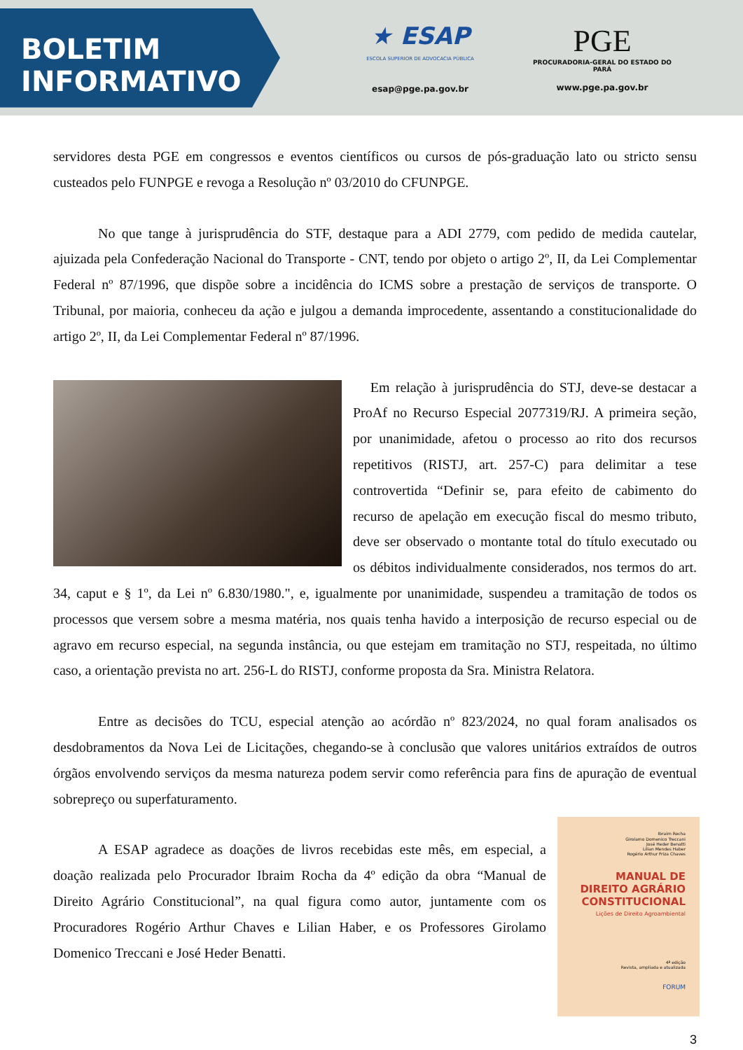BOLETIM
INFORMATIVO
★ ESAP
ESCOLA SUPERIOR DE ADVOCACIA PÚBLICA
esap@pge.pa.gov.br
PGE
PROCURADORIA-GERAL DO ESTADO DO PARÁ
www.pge.pa.gov.br
servidores desta PGE em congressos e eventos científicos ou cursos de pós-graduação lato ou stricto sensu custeados pelo FUNPGE e revoga a Resolução nº 03/2010 do CFUNPGE.
No que tange à jurisprudência do STF, destaque para a ADI 2779, com pedido de medida cautelar, ajuizada pela Confederação Nacional do Transporte - CNT, tendo por objeto o artigo 2º, II, da Lei Complementar Federal nº 87/1996, que dispõe sobre a incidência do ICMS sobre a prestação de serviços de transporte. O Tribunal, por maioria, conheceu da ação e julgou a demanda improcedente, assentando a constitucionalidade do artigo 2º, II, da Lei Complementar Federal nº 87/1996.
Em relação à jurisprudência do STJ, deve-se destacar a ProAf no Recurso Especial 2077319/RJ. A primeira seção, por unanimidade, afetou o processo ao rito dos recursos repetitivos (RISTJ, art. 257-C) para delimitar a tese controvertida “Definir se, para efeito de cabimento do recurso de apelação em execução fiscal do mesmo tributo, deve ser observado o montante total do título executado ou os débitos individualmente considerados, nos termos do art. 34, caput e § 1º, da Lei nº 6.830/1980.", e, igualmente por unanimidade, suspendeu a tramitação de todos os processos que versem sobre a mesma matéria, nos quais tenha havido a interposição de recurso especial ou de agravo em recurso especial, na segunda instância, ou que estejam em tramitação no STJ, respeitada, no último caso, a orientação prevista no art. 256-L do RISTJ, conforme proposta da Sra. Ministra Relatora.
Entre as decisões do TCU, especial atenção ao acórdão nº 823/2024, no qual foram analisados os desdobramentos da Nova Lei de Licitações, chegando-se à conclusão que valores unitários extraídos de outros órgãos envolvendo serviços da mesma natureza podem servir como referência para fins de apuração de eventual sobrepreço ou superfaturamento.
Ibraim Rocha
Girolamo Domenico Treccani
José Heder Benatti
Lilian Mendes Haber
Rogério Arthur Friza Chaves
MANUAL DE DIREITO AGRÁRIO CONSTITUCIONAL
Lições de Direito Agroambiental
4ª edição
Revista, ampliada e atualizada
FORUM
A ESAP agradece as doações de livros recebidas este mês, em especial, a doação realizada pelo Procurador Ibraim Rocha da 4º edição da obra “Manual de Direito Agrário Constitucional”, na qual figura como autor, juntamente com os Procuradores Rogério Arthur Chaves e Lilian Haber, e os Professores Girolamo Domenico Treccani e José Heder Benatti.
3